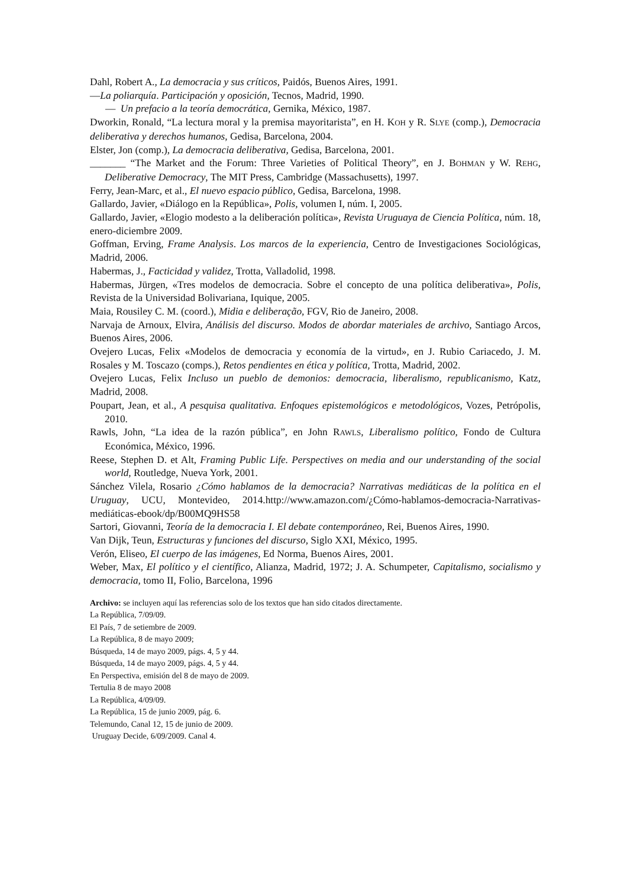Dahl, Robert A., La democracia y sus críticos, Paidós, Buenos Aires, 1991.
—La poliarquía. Participación y oposición, Tecnos, Madrid, 1990.
— Un prefacio a la teoría democrática, Gernika, México, 1987.
Dworkin, Ronald, “La lectura moral y la premisa mayoritarista”, en H. KOH y R. SLYE (comp.), Democracia deliberativa y derechos humanos, Gedisa, Barcelona, 2004.
Elster, Jon (comp.), La democracia deliberativa, Gedisa, Barcelona, 2001.
_______ “The Market and the Forum: Three Varieties of Political Theory”, en J. BOHMAN y W. REHG, Deliberative Democracy, The MIT Press, Cambridge (Massachusetts), 1997.
Ferry, Jean-Marc, et al., El nuevo espacio público, Gedisa, Barcelona, 1998.
Gallardo, Javier, «Diálogo en la República», Polis, volumen I, núm. I, 2005.
Gallardo, Javier, «Elogio modesto a la deliberación política», Revista Uruguaya de Ciencia Política, núm. 18, enero-diciembre 2009.
Goffman, Erving, Frame Analysis. Los marcos de la experiencia, Centro de Investigaciones Sociológicas, Madrid, 2006.
Habermas, J., Facticidad y validez, Trotta, Valladolid, 1998.
Habermas, Jürgen, «Tres modelos de democracia. Sobre el concepto de una política deliberativa», Polis, Revista de la Universidad Bolivariana, Iquique, 2005.
Maia, Rousiley C. M. (coord.), Midia e deliberação, FGV, Rio de Janeiro, 2008.
Narvaja de Arnoux, Elvira, Análisis del discurso. Modos de abordar materiales de archivo, Santiago Arcos, Buenos Aires, 2006.
Ovejero Lucas, Felix «Modelos de democracia y economía de la virtud», en J. Rubio Cariacedo, J. M. Rosales y M. Toscazo (comps.), Retos pendientes en ética y política, Trotta, Madrid, 2002.
Ovejero Lucas, Felix Incluso un pueblo de demonios: democracia, liberalismo, republicanismo, Katz, Madrid, 2008.
Poupart, Jean, et al., A pesquisa qualitativa. Enfoques epistemológicos e metodológicos, Vozes, Petrópolis, 2010.
Rawls, John, “La idea de la razón pública”, en John RAWLS, Liberalismo político, Fondo de Cultura Económica, México, 1996.
Reese, Stephen D. et Alt, Framing Public Life. Perspectives on media and our understanding of the social world, Routledge, Nueva York, 2001.
Sánchez Vilela, Rosario ¿Cómo hablamos de la democracia? Narrativas mediáticas de la política en el Uruguay, UCU, Montevideo, 2014.http://www.amazon.com/¿Cómo-hablamos-democracia-Narrativas-mediáticas-ebook/dp/B00MQ9HS58
Sartori, Giovanni, Teoría de la democracia I. El debate contemporáneo, Rei, Buenos Aires, 1990.
Van Dijk, Teun, Estructuras y funciones del discurso, Siglo XXI, México, 1995.
Verón, Eliseo, El cuerpo de las imágenes, Ed Norma, Buenos Aires, 2001.
Weber, Max, El político y el científico, Alianza, Madrid, 1972; J. A. Schumpeter, Capitalismo, socialismo y democracia, tomo II, Folio, Barcelona, 1996
Archivo: se incluyen aquí las referencias solo de los textos que han sido citados directamente.
La República, 7/09/09.
El País, 7 de setiembre de 2009.
La República, 8 de mayo 2009;
Búsqueda, 14 de mayo 2009, págs. 4, 5 y 44.
Búsqueda, 14 de mayo 2009, págs. 4, 5 y 44.
En Perspectiva, emisión del 8 de mayo de 2009.
Tertulia 8 de mayo 2008
La República, 4/09/09.
La República, 15 de junio 2009, pág. 6.
Telemundo, Canal 12, 15 de junio de 2009.
Uruguay Decide, 6/09/2009. Canal 4.